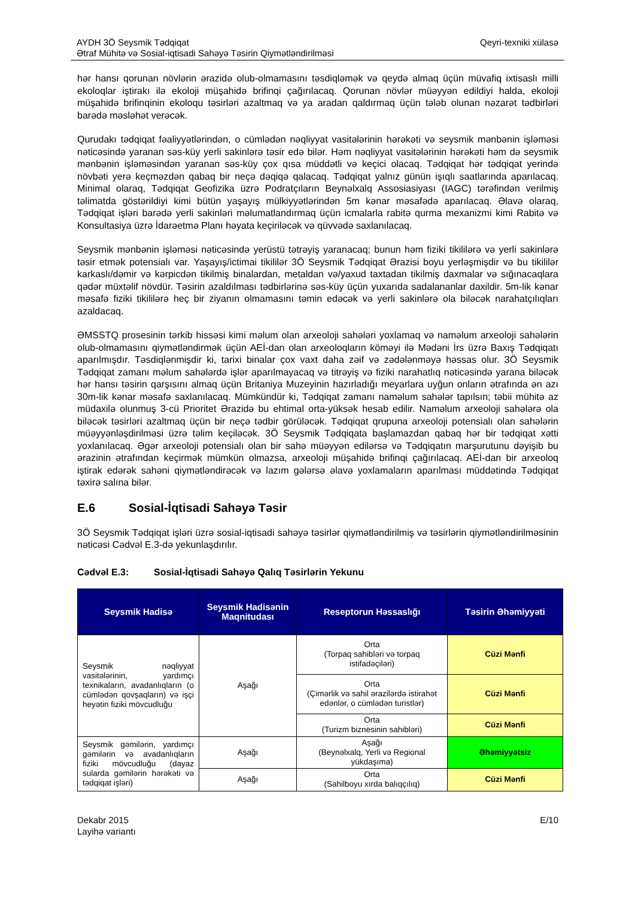AYDH 3Ö Seysmik Tədqiqat
Ətraf Mühitə və Sosial-iqtisadi Sahəyə Təsirin Qiymətləndirilməsi
Qeyri-texniki xülasə
hər hansı qorunan növlərin ərazidə olub-olmamasını təsdiqləmək və qeydə almaq üçün müvafiq ixtisaslı milli ekoloqlar iştirakı ilə ekoloji müşahidə brifinqi çağırılacaq. Qorunan növlər müəyyən edildiyi halda, ekoloji müşahidə brifinqinin ekoloqu təsirləri azaltmaq və ya aradan qaldırmaq üçün tələb olunan nəzarət tədbirləri barədə məsləhət verəcək.
Qurudakı tədqiqat fəaliyyətlərindən, o cümlədən nəqliyyat vasitələrinin hərəkəti və seysmik mənbənin işləməsi nəticəsində yaranan səs-küy yerli sakinlərə təsir edə bilər. Həm nəqliyyat vasitələrinin hərəkəti həm də seysmik mənbənin işləməsindən yaranan səs-küy çox qısa müddətli və keçici olacaq. Tədqiqat hər tədqiqat yerində növbəti yerə keçməzdən qabaq bir neçə dəqiqə qalacaq. Tədqiqat yalnız günün işıqlı saatlarında aparılacaq. Minimal olaraq, Tədqiqat Geofizika üzrə Podratçıların Beynəlxalq Assosiasiyası (IAGC) tərəfindən verilmiş təlimatda göstərildiyi kimi bütün yaşayış mülkiyyətlərindən 5m kənar məsafədə aparılacaq. Əlavə olaraq, Tədqiqat işləri barədə yerli sakinləri məlumatlandırmaq üçün icmalarla rabitə qurma mexanizmi kimi Rabitə və Konsultasiya üzrə İdarəetmə Planı həyata keçiriləcək və qüvvədə saxlanılacaq.
Seysmik mənbənin işləməsi nəticəsində yerüstü tətrəyiş yaranacaq; bunun həm fiziki tikililərə və yerli sakinlərə təsir etmək potensialı var. Yaşayış/ictimai tikililər 3Ö Seysmik Tədqiqat Ərazisi boyu yerləşmişdir və bu tikililər karkaslı/dəmir və kərpicdən tikilmiş binalardan, metaldan və/yaxud taxtadan tikilmiş daxmalar və sığınacaqlara qədər müxtəlif növdür. Təsirin azaldılması tədbirlərinə səs-küy üçün yuxarıda sadalananlar daxildir. 5m-lik kənar məsafə fiziki tikililərə heç bir ziyanın olmamasını təmin edəcək və yerli sakinlərə ola biləcək narahatçılıqları azaldacaq.
ƏMSSTQ prosesinin tərkib hissəsi kimi məlum olan arxeoloji sahələri yoxlamaq və naməlum arxeoloji sahələrin olub-olmamasını qiymətləndirmək üçün AEİ-dan olan arxeoloqların köməyi ilə Mədəni İrs üzrə Baxış Tədqiqatı aparılmışdır. Təsdiqlənmişdir ki, tarixi binalar çox vaxt daha zəif və zədələnməyə həssas olur. 3Ö Seysmik Tədqiqat zamanı məlum sahələrdə işlər aparılmayacaq və titrəyiş və fiziki narahatlıq nəticəsində yarana biləcək hər hansı təsirin qarşısını almaq üçün Britaniya Muzeyinin hazırladığı meyarlara uyğun onların ətrafında ən azı 30m-lik kənar məsafə saxlanılacaq. Mümkündür ki, Tədqiqat zamanı naməlum sahələr tapılsın; təbii mühitə az müdaxilə olunmuş 3-cü Prioritet Ərazidə bu ehtimal orta-yüksək hesab edilir. Naməlum arxeoloji sahələrə ola biləcək təsirləri azaltmaq üçün bir neçə tədbir görüləcək. Tədqiqat qrupuna arxeoloji potensialı olan sahələrin müəyyənləşdirilməsi üzrə təlim keçiləcək. 3Ö Seysmik Tədqiqata başlamazdan qabaq hər bir tədqiqat xətti yoxlanılacaq. Əgər arxeoloji potensialı olan bir sahə müəyyən edilərsə və Tədqiqatın marşurutunu dəyişib bu ərazinin ətrafından keçirmək mümkün olmazsa, arxeoloji müşahidə brifinqi çağırılacaq. AEİ-dan bir arxeoloq iştirak edərək sahəni qiymətləndirəcək və lazım gələrsə əlavə yoxlamaların aparılması müddətində Tədqiqat təxirə salına bilər.
E.6 Sosial-İqtisadi Sahəyə Təsir
3Ö Seysmik Tədqiqat işləri üzrə sosial-iqtisadi sahəyə təsirlər qiymətləndirilmiş və təsirlərin qiymətləndirilməsinin nəticəsi Cədvəl E.3-də yekunlaşdırılır.
Cədvəl E.3: Sosial-İqtisadi Sahəyə Qalıq Təsirlərin Yekunu
| Seysmik Hadisə | Seysmik Hadisənin Maqnitudası | Reseptorun Həssaslığı | Təsirin Əhəmiyyəti |
| --- | --- | --- | --- |
| Seysmik nəqliyyat vasitələrinin, yardımçı texnikaların, avadanlıqların (o cümlədən qovşaqların) və işçi heyətin fiziki mövcudluğu | Aşağı | Orta (Torpaq sahibləri və torpaq istifadəçiləri) | Cüzi Mənfi |
| | | Orta (Çimərlik və sahil ərazilərdə istirahət edənlər, o cümlədən turistlər) | Cüzi Mənfi |
| | | Orta (Turizm biznesinin sahibləri) | Cüzi Mənfi |
| Seysmik gəmilərin, yardımçı gəmilərin və avadanlıqların fiziki mövcudluğu (dayaz sularda gəmilərin hərəkəti və tədqiqat işləri) | Aşağı | Aşağı (Beynəlxalq, Yerli və Regional yükdaşıma) | Əhəmiyyətsiz |
| | Aşağı | Orta (Sahilboyu xırda balıqçılıq) | Cüzi Mənfi |
Dekabr 2015
Layihə variantı
E/10